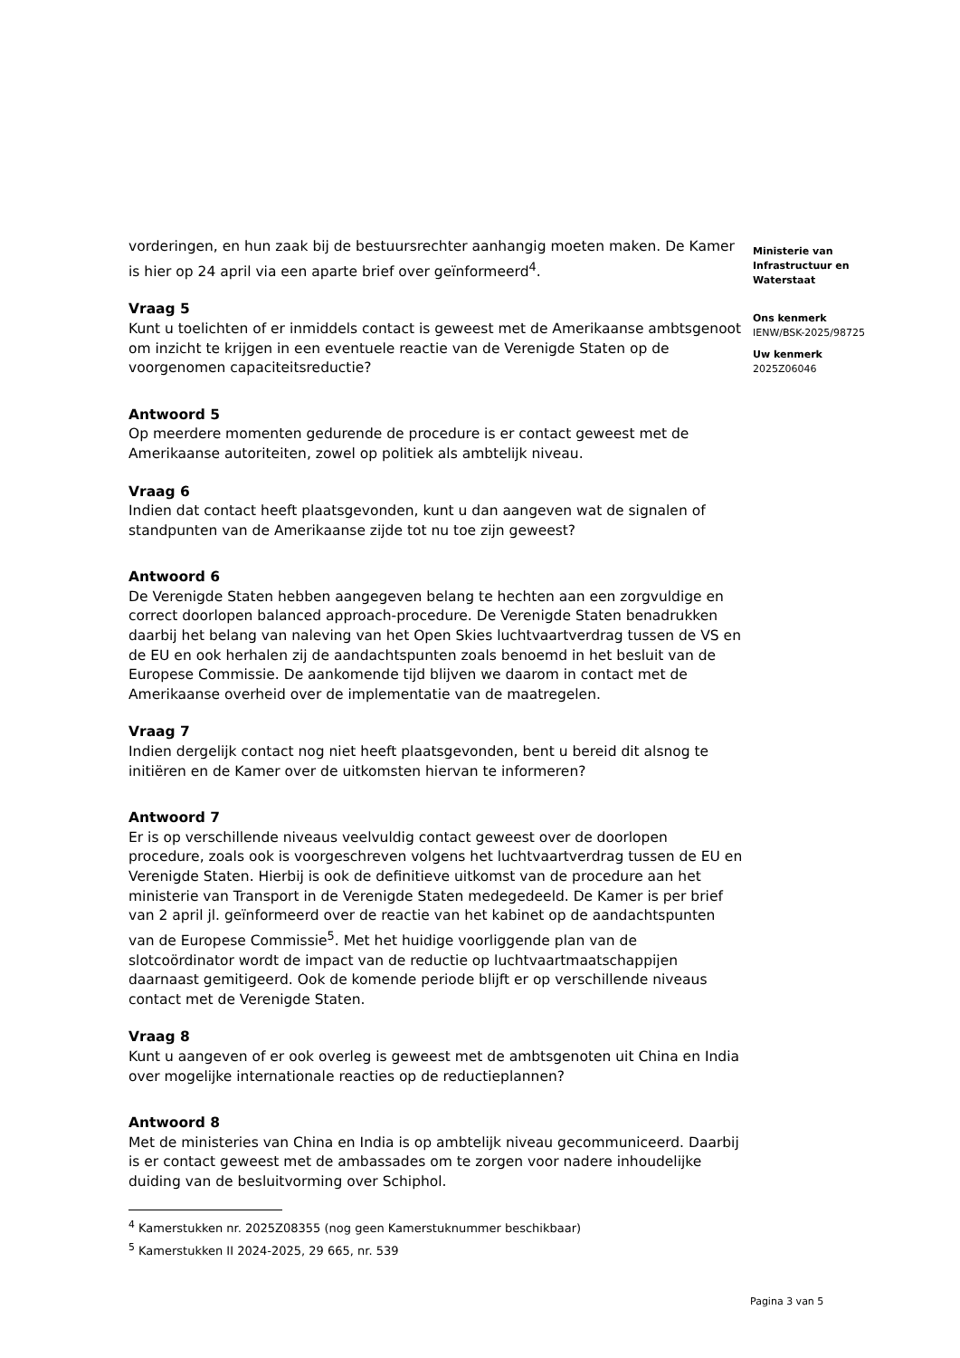vorderingen, en hun zaak bij de bestuursrechter aanhangig moeten maken. De Kamer is hier op 24 april via een aparte brief over geïnformeerd<sup>4</sup>.
Vraag 5
Kunt u toelichten of er inmiddels contact is geweest met de Amerikaanse ambtsgenoot om inzicht te krijgen in een eventuele reactie van de Verenigde Staten op de voorgenomen capaciteitsreductie?
Antwoord 5
Op meerdere momenten gedurende de procedure is er contact geweest met de Amerikaanse autoriteiten, zowel op politiek als ambtelijk niveau.
Vraag 6
Indien dat contact heeft plaatsgevonden, kunt u dan aangeven wat de signalen of standpunten van de Amerikaanse zijde tot nu toe zijn geweest?
Antwoord 6
De Verenigde Staten hebben aangegeven belang te hechten aan een zorgvuldige en correct doorlopen balanced approach-procedure. De Verenigde Staten benadrukken daarbij het belang van naleving van het Open Skies luchtvaartverdrag tussen de VS en de EU en ook herhalen zij de aandachtspunten zoals benoemd in het besluit van de Europese Commissie. De aankomende tijd blijven we daarom in contact met de Amerikaanse overheid over de implementatie van de maatregelen.
Vraag 7
Indien dergelijk contact nog niet heeft plaatsgevonden, bent u bereid dit alsnog te initiëren en de Kamer over de uitkomsten hiervan te informeren?
Antwoord 7
Er is op verschillende niveaus veelvuldig contact geweest over de doorlopen procedure, zoals ook is voorgeschreven volgens het luchtvaartverdrag tussen de EU en Verenigde Staten. Hierbij is ook de definitieve uitkomst van de procedure aan het ministerie van Transport in de Verenigde Staten medegedeeld. De Kamer is per brief van 2 april jl. geïnformeerd over de reactie van het kabinet op de aandachtspunten van de Europese Commissie<sup>5</sup>. Met het huidige voorliggende plan van de slotcoördinator wordt de impact van de reductie op luchtvaartmaatschappijen daarnaast gemitigeerd. Ook de komende periode blijft er op verschillende niveaus contact met de Verenigde Staten.
Vraag 8
Kunt u aangeven of er ook overleg is geweest met de ambtsgenoten uit China en India over mogelijke internationale reacties op de reductieplannen?
Antwoord 8
Met de ministeries van China en India is op ambtelijk niveau gecommuniceerd. Daarbij is er contact geweest met de ambassades om te zorgen voor nadere inhoudelijke duiding van de besluitvorming over Schiphol.
<sup>4</sup> Kamerstukken nr. 2025Z08355 (nog geen Kamerstuknummer beschikbaar)
<sup>5</sup> Kamerstukken II 2024-2025, 29 665, nr. 539
Ministerie van
Infrastructuur en
Waterstaat
Ons kenmerk
IENW/BSK-2025/98725
Uw kenmerk
2025Z06046
Pagina 3 van 5